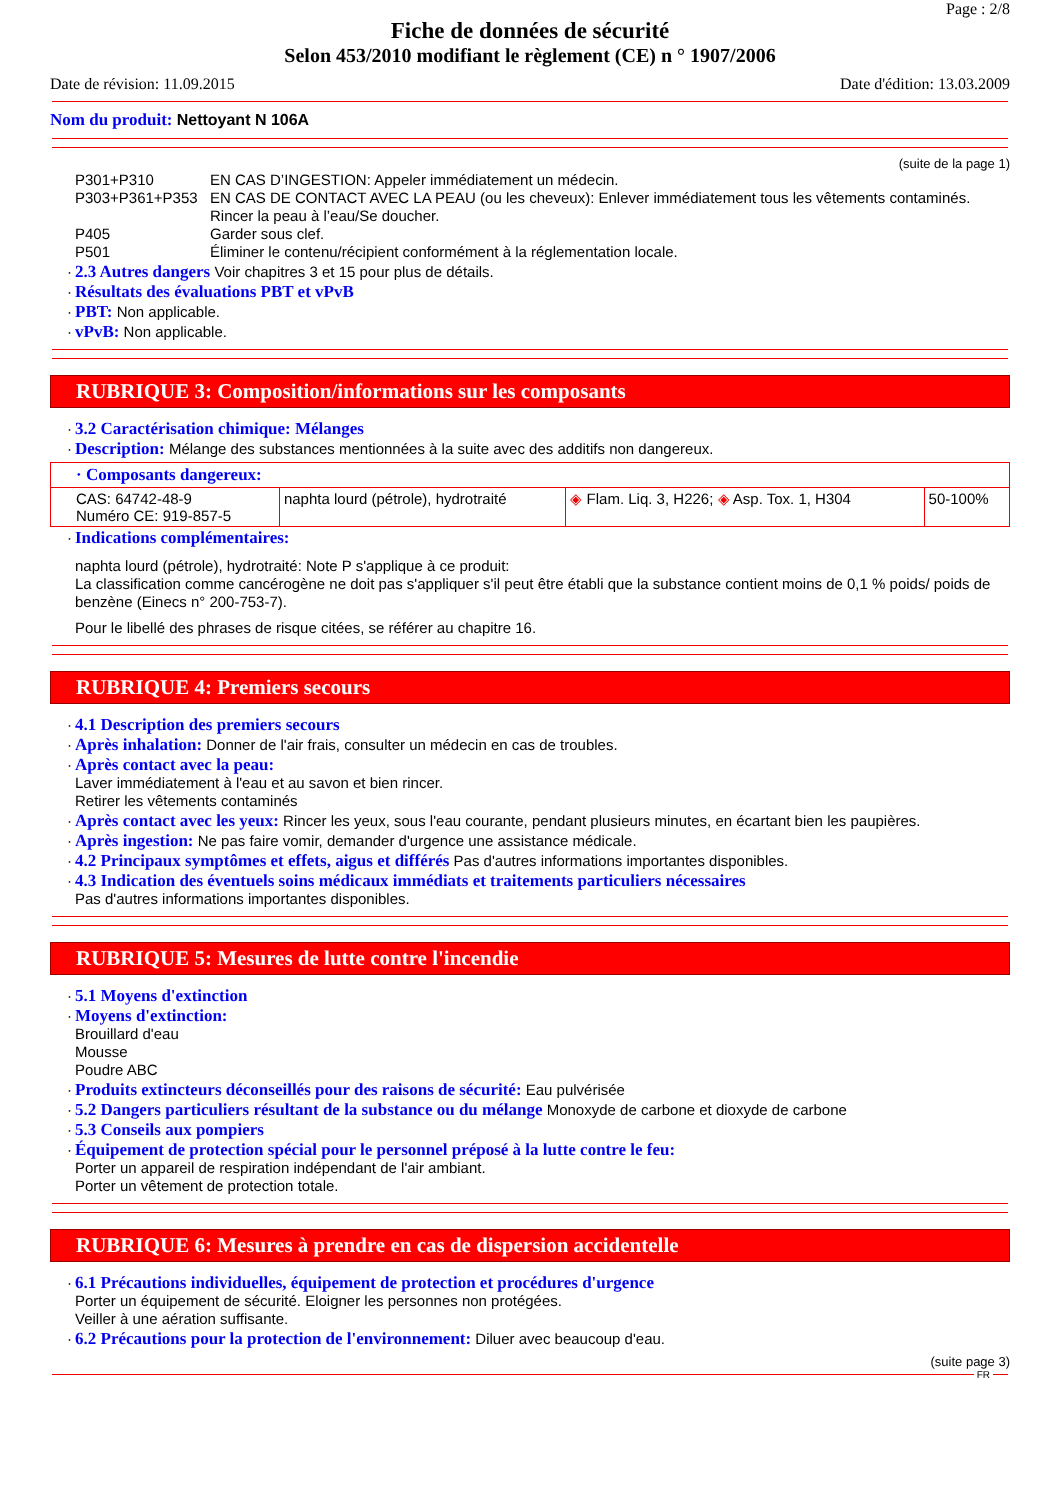Page : 2/8
Fiche de données de sécurité
Selon 453/2010 modifiant le règlement (CE) n ° 1907/2006
Date de révision: 11.09.2015 Date d'édition: 13.03.2009
Nom du produit: Nettoyant N 106A
(suite de la page 1)
P301+P310 EN CAS D’INGESTION: Appeler immédiatement un médecin. P303+P361+P353 EN CAS DE CONTACT AVEC LA PEAU (ou les cheveux): Enlever immédiatement tous les vêtements contaminés. Rincer la peau à l’eau/Se doucher. P405 Garder sous clef. P501 Éliminer le contenu/récipient conformément à la réglementation locale.
· 2.3 Autres dangers Voir chapitres 3 et 15 pour plus de détails.
· Résultats des évaluations PBT et vPvB
· PBT: Non applicable.
· vPvB: Non applicable.
RUBRIQUE 3: Composition/informations sur les composants
· 3.2 Caractérisation chimique: Mélanges
· Description: Mélange des substances mentionnées à la suite avec des additifs non dangereux.
| · Composants dangereux: | | | |
| CAS: 64742-48-9 Numéro CE: 919-857-5 | naphta lourd (pétrole), hydrotraité | ◈ Flam. Liq. 3, H226; ◈ Asp. Tox. 1, H304 | 50-100% |
· Indications complémentaires:
naphta lourd (pétrole), hydrotraité: Note P s'applique à ce produit:
La classification comme cancérogène ne doit pas s'appliquer s'il peut être établi que la substance contient moins de 0,1 % poids/ poids de benzène (Einecs n° 200-753-7).
Pour le libellé des phrases de risque citées, se référer au chapitre 16.
RUBRIQUE 4: Premiers secours
· 4.1 Description des premiers secours
· Après inhalation: Donner de l'air frais, consulter un médecin en cas de troubles.
· Après contact avec la peau:
Laver immédiatement à l'eau et au savon et bien rincer.
Retirer les vêtements contaminés
· Après contact avec les yeux: Rincer les yeux, sous l'eau courante, pendant plusieurs minutes, en écartant bien les paupières.
· Après ingestion: Ne pas faire vomir, demander d'urgence une assistance médicale.
· 4.2 Principaux symptômes et effets, aigus et différés Pas d'autres informations importantes disponibles.
· 4.3 Indication des éventuels soins médicaux immédiats et traitements particuliers nécessaires
Pas d'autres informations importantes disponibles.
RUBRIQUE 5: Mesures de lutte contre l'incendie
· 5.1 Moyens d'extinction
· Moyens d'extinction:
Brouillard d'eau
Mousse
Poudre ABC
· Produits extincteurs déconseillés pour des raisons de sécurité: Eau pulvérisée
· 5.2 Dangers particuliers résultant de la substance ou du mélange Monoxyde de carbone et dioxyde de carbone
· 5.3 Conseils aux pompiers
· Équipement de protection spécial pour le personnel préposé à la lutte contre le feu:
Porter un appareil de respiration indépendant de l'air ambiant.
Porter un vêtement de protection totale.
RUBRIQUE 6: Mesures à prendre en cas de dispersion accidentelle
· 6.1 Précautions individuelles, équipement de protection et procédures d'urgence
Porter un équipement de sécurité. Eloigner les personnes non protégées.
Veiller à une aération suffisante.
· 6.2 Précautions pour la protection de l'environnement: Diluer avec beaucoup d'eau.
(suite page 3)
FR